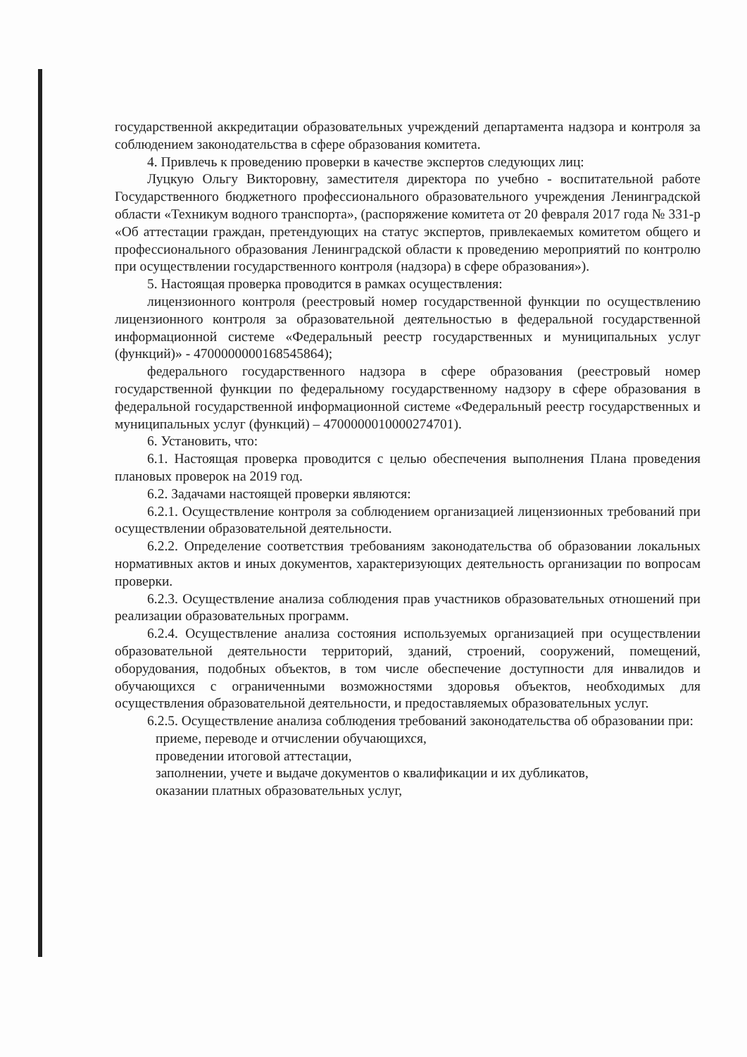государственной аккредитации образовательных учреждений департамента надзора и контроля за соблюдением законодательства в сфере образования комитета.
4. Привлечь к проведению проверки в качестве экспертов следующих лиц:
Луцкую Ольгу Викторовну, заместителя директора по учебно - воспитательной работе Государственного бюджетного профессионального образовательного учреждения Ленинградской области «Техникум водного транспорта», (распоряжение комитета от 20 февраля 2017 года № 331-р «Об аттестации граждан, претендующих на статус экспертов, привлекаемых комитетом общего и профессионального образования Ленинградской области к проведению мероприятий по контролю при осуществлении государственного контроля (надзора) в сфере образования»).
5. Настоящая проверка проводится в рамках осуществления:
лицензионного контроля (реестровый номер государственной функции по осуществлению лицензионного контроля за образовательной деятельностью в федеральной государственной информационной системе «Федеральный реестр государственных и муниципальных услуг (функций)» - 4700000000168545864);
федерального государственного надзора в сфере образования (реестровый номер государственной функции по федеральному государственному надзору в сфере образования в федеральной государственной информационной системе «Федеральный реестр государственных и муниципальных услуг (функций) – 4700000010000274701).
6. Установить, что:
6.1. Настоящая проверка проводится с целью обеспечения выполнения Плана проведения плановых проверок на 2019 год.
6.2. Задачами настоящей проверки являются:
6.2.1. Осуществление контроля за соблюдением организацией лицензионных требований при осуществлении образовательной деятельности.
6.2.2. Определение соответствия требованиям законодательства об образовании локальных нормативных актов и иных документов, характеризующих деятельность организации по вопросам проверки.
6.2.3. Осуществление анализа соблюдения прав участников образовательных отношений при реализации образовательных программ.
6.2.4. Осуществление анализа состояния используемых организацией при осуществлении образовательной деятельности территорий, зданий, строений, сооружений, помещений, оборудования, подобных объектов, в том числе обеспечение доступности для инвалидов и обучающихся с ограниченными возможностями здоровья объектов, необходимых для осуществления образовательной деятельности, и предоставляемых образовательных услуг.
6.2.5. Осуществление анализа соблюдения требований законодательства об образовании при:
приеме, переводе и отчислении обучающихся,
проведении итоговой аттестации,
заполнении, учете и выдаче документов о квалификации и их дубликатов,
оказании платных образовательных услуг,